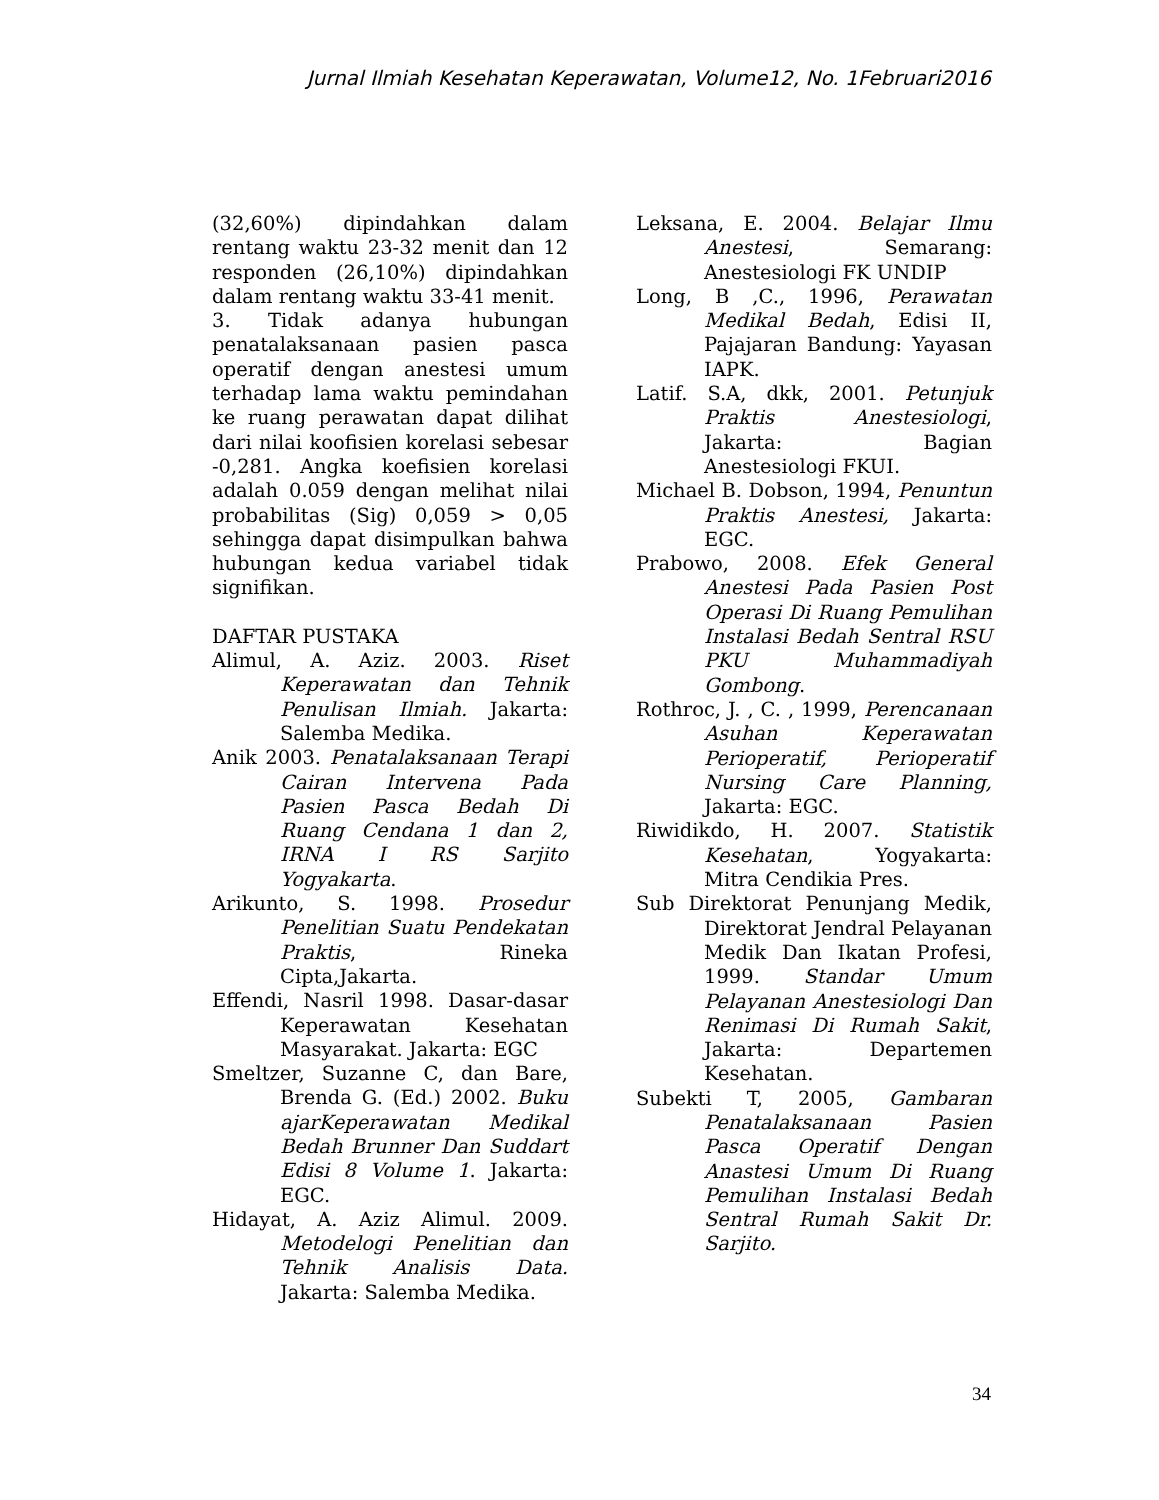Jurnal Ilmiah Kesehatan Keperawatan, Volume12, No. 1Februari2016
(32,60%) dipindahkan dalam rentang waktu 23-32 menit dan 12 responden (26,10%) dipindahkan dalam rentang waktu 33-41 menit.
3. Tidak adanya hubungan penatalaksanaan pasien pasca operatif dengan anestesi umum terhadap lama waktu pemindahan ke ruang perawatan dapat dilihat dari nilai koofisien korelasi sebesar -0,281. Angka koefisien korelasi adalah 0.059 dengan melihat nilai probabilitas (Sig) 0,059 > 0,05 sehingga dapat disimpulkan bahwa hubungan kedua variabel tidak signifikan.
DAFTAR PUSTAKA
Alimul, A. Aziz. 2003. Riset Keperawatan dan Tehnik Penulisan Ilmiah. Jakarta: Salemba Medika.
Anik 2003. Penatalaksanaan Terapi Cairan Intervena Pada Pasien Pasca Bedah Di Ruang Cendana 1 dan 2, IRNA I RS Sarjito Yogyakarta.
Arikunto, S. 1998. Prosedur Penelitian Suatu Pendekatan Praktis, Rineka Cipta,Jakarta.
Effendi, Nasril 1998. Dasar-dasar Keperawatan Kesehatan Masyarakat. Jakarta: EGC
Smeltzer, Suzanne C, dan Bare, Brenda G. (Ed.) 2002. Buku ajarKeperawatan Medikal Bedah Brunner Dan Suddart Edisi 8 Volume 1. Jakarta: EGC.
Hidayat, A. Aziz Alimul. 2009. Metodelogi Penelitian dan Tehnik Analisis Data. Jakarta: Salemba Medika.
Leksana, E. 2004. Belajar Ilmu Anestesi, Semarang: Anestesiologi FK UNDIP
Long, B ,C., 1996, Perawatan Medikal Bedah, Edisi II, Pajajaran Bandung: Yayasan IAPK.
Latif. S.A, dkk, 2001. Petunjuk Praktis Anestesiologi, Jakarta: Bagian Anestesiologi FKUI.
Michael B. Dobson, 1994, Penuntun Praktis Anestesi, Jakarta: EGC.
Prabowo, 2008. Efek General Anestesi Pada Pasien Post Operasi Di Ruang Pemulihan Instalasi Bedah Sentral RSU PKU Muhammadiyah Gombong.
Rothroc, J. , C. , 1999, Perencanaan Asuhan Keperawatan Perioperatif, Perioperatif Nursing Care Planning, Jakarta: EGC.
Riwidikdo, H. 2007. Statistik Kesehatan, Yogyakarta: Mitra Cendikia Pres.
Sub Direktorat Penunjang Medik, Direktorat Jendral Pelayanan Medik Dan Ikatan Profesi, 1999. Standar Umum Pelayanan Anestesiologi Dan Renimasi Di Rumah Sakit, Jakarta: Departemen Kesehatan.
Subekti T, 2005, Gambaran Penatalaksanaan Pasien Pasca Operatif Dengan Anastesi Umum Di Ruang Pemulihan Instalasi Bedah Sentral Rumah Sakit Dr. Sarjito.
34